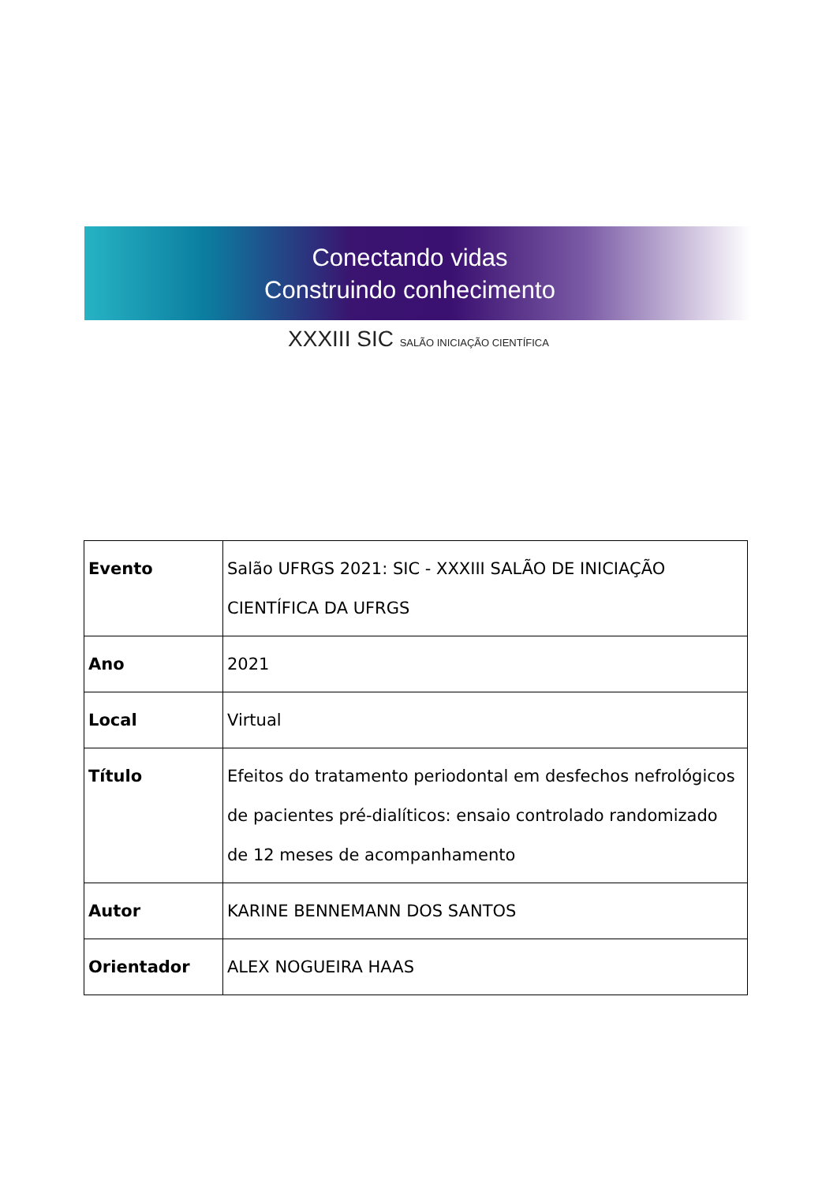Conectando vidas
Construindo conhecimento
XXXIII SIC SALÃO INICIAÇÃO CIENTÍFICA
| Evento | Salão UFRGS 2021: SIC - XXXIII SALÃO DE INICIAÇÃO CIENTÍFICA DA UFRGS |
| Ano | 2021 |
| Local | Virtual |
| Título | Efeitos do tratamento periodontal em desfechos nefrológicos de pacientes pré-dialíticos: ensaio controlado randomizado de 12 meses de acompanhamento |
| Autor | KARINE BENNEMANN DOS SANTOS |
| Orientador | ALEX NOGUEIRA HAAS |